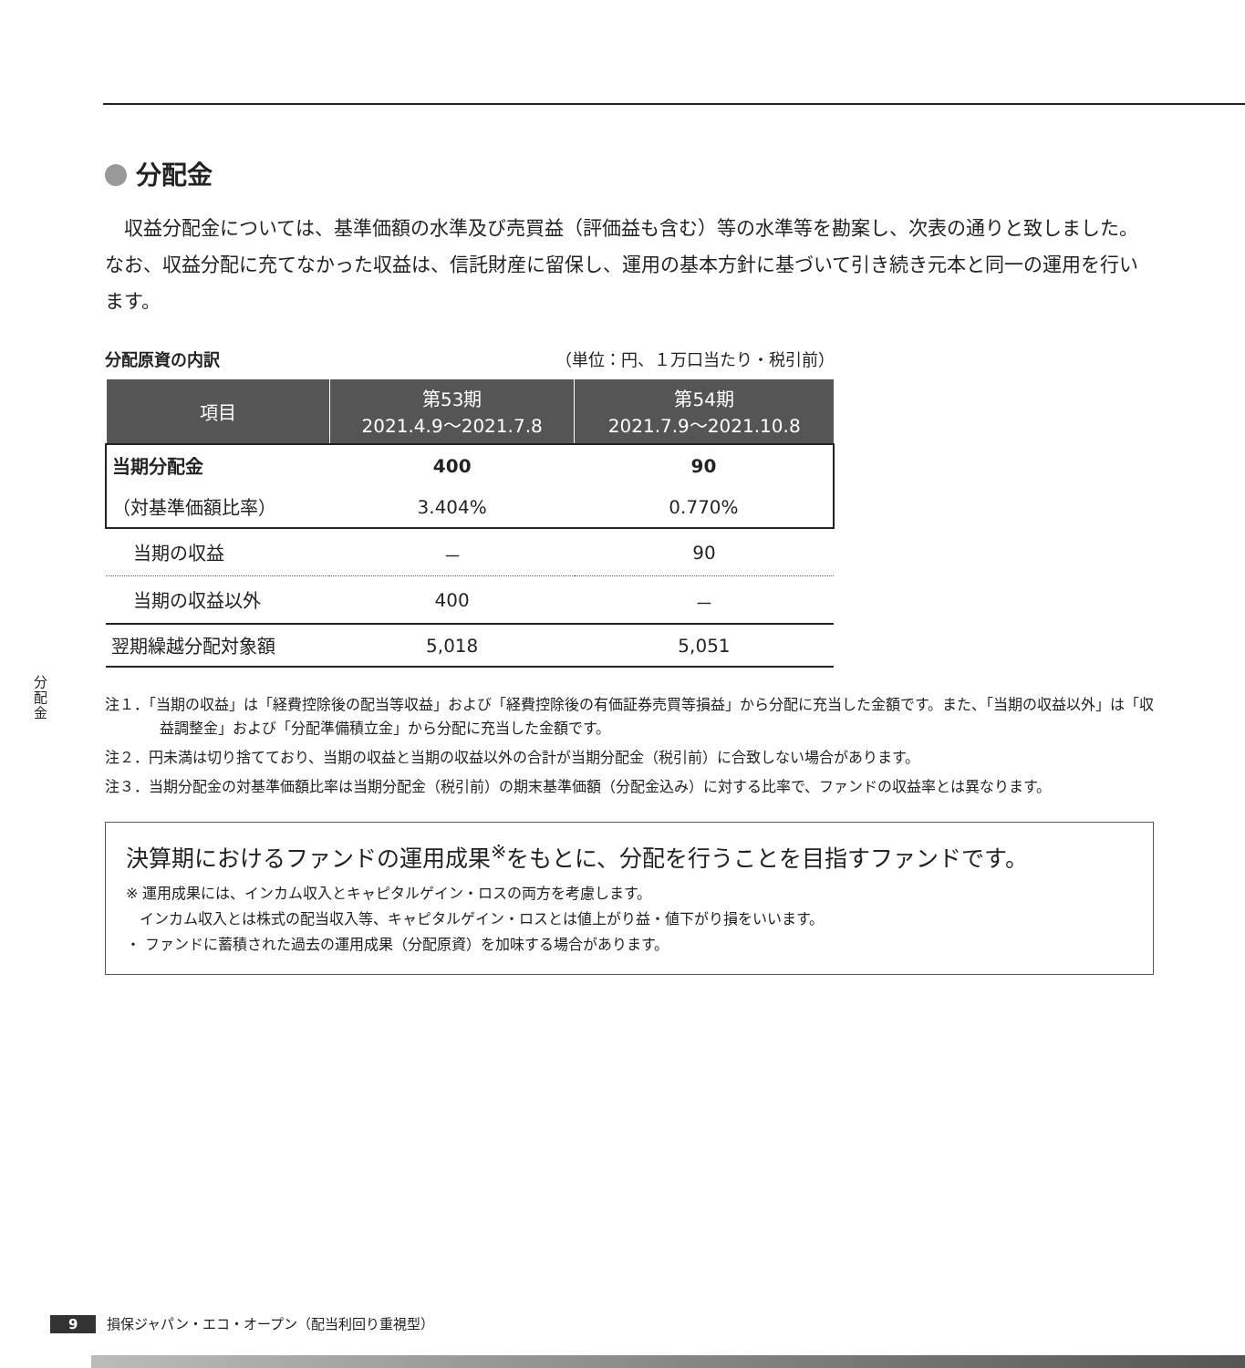分 配 金
分配金
収益分配金については、基準価額の水準及び売買益（評価益も含む）等の水準等を勘案し、次表の通りと致しました。なお、収益分配に充てなかった収益は、信託財産に留保し、運用の基本方針に基づいて引き続き元本と同一の運用を行います。
分配原資の内訳 （単位：円、１万口当たり・税引前）
| 項目 | 第53期 2021.4.9～2021.7.8 | 第54期 2021.7.9～2021.10.8 |
| --- | --- | --- |
| 当期分配金 | 400 | 90 |
| （対基準価額比率） | 3.404% | 0.770% |
| 当期の収益 | － | 90 |
| 当期の収益以外 | 400 | － |
| 翌期繰越分配対象額 | 5,018 | 5,051 |
注１．「当期の収益」は「経費控除後の配当等収益」および「経費控除後の有価証券売買等損益」から分配に充当した金額です。また、「当期の収益以外」は「収益調整金」および「分配準備積立金」から分配に充当した金額です。
注２．円未満は切り捨てており、当期の収益と当期の収益以外の合計が当期分配金（税引前）に合致しない場合があります。
注３．当期分配金の対基準価額比率は当期分配金（税引前）の期末基準価額（分配金込み）に対する比率で、ファンドの収益率とは異なります。
決算期におけるファンドの運用成果<sup>※</sup>をもとに、分配を行うことを目指すファンドです。
※ 運用成果には、インカム収入とキャピタルゲイン・ロスの両方を考慮します。
インカム収入とは株式の配当収入等、キャピタルゲイン・ロスとは値上がり益・値下がり損をいいます。
・ ファンドに蓄積された過去の運用成果（分配原資）を加味する場合があります。
9 損保ジャパン・エコ・オープン（配当利回り重視型）